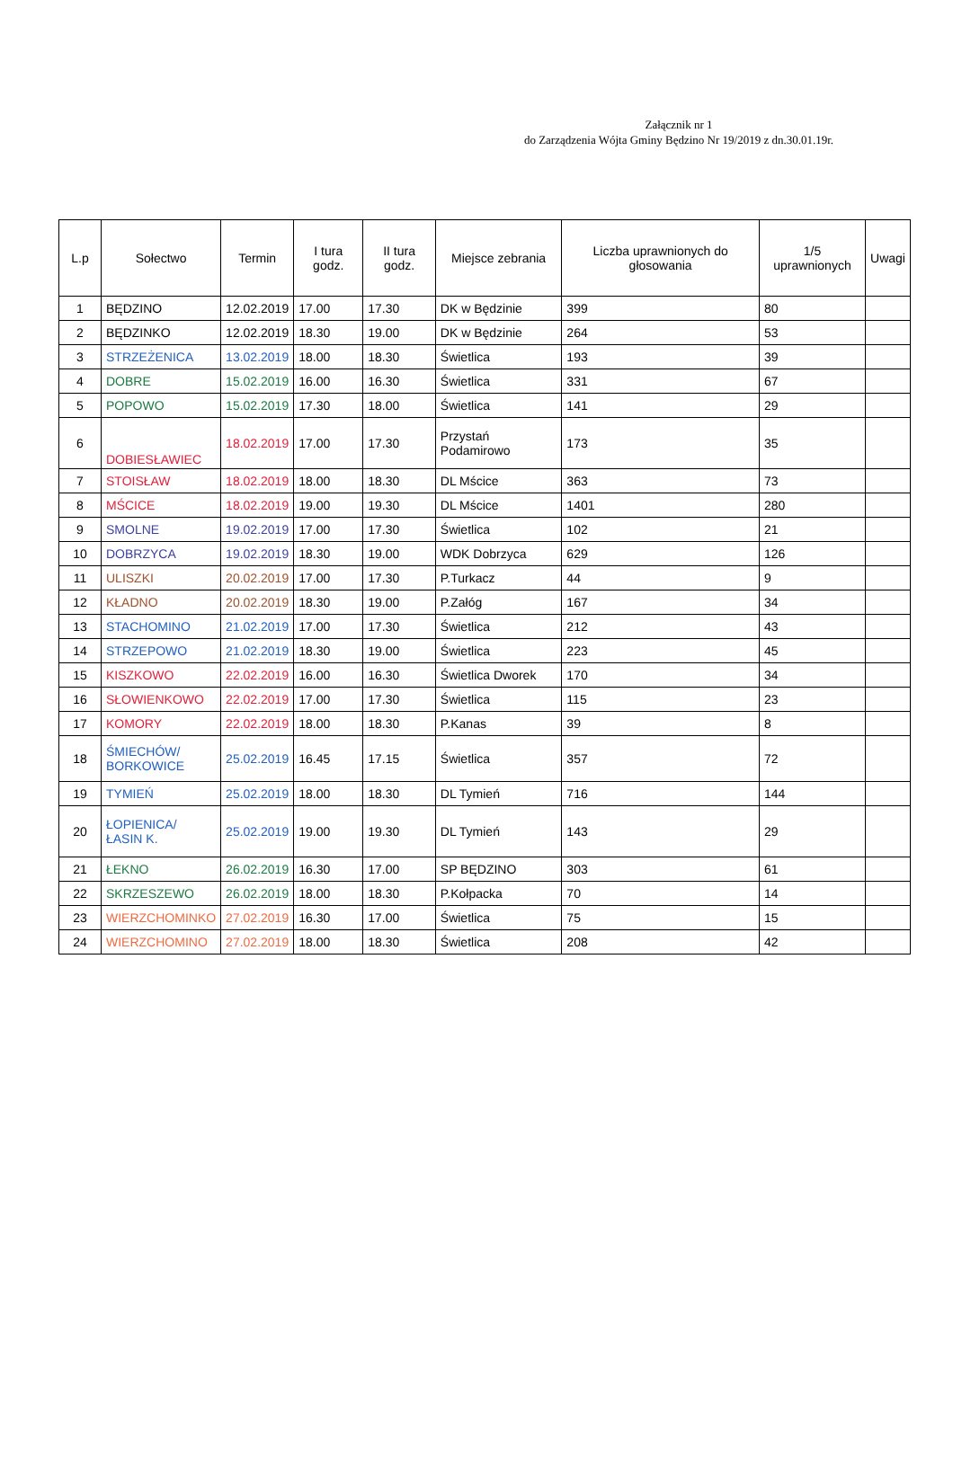Załącznik nr 1
do Zarządzenia Wójta Gminy Będzino Nr 19/2019 z dn.30.01.19r.
| L.p | Sołectwo | Termin | I tura godz. | II tura godz. | Miejsce zebrania | Liczba uprawnionych do głosowania | 1/5 uprawnionych | Uwagi |
| --- | --- | --- | --- | --- | --- | --- | --- | --- |
| 1 | BĘDZINO | 12.02.2019 | 17.00 | 17.30 | DK w Będzinie | 399 | 80 | |
| 2 | BĘDZINKO | 12.02.2019 | 18.30 | 19.00 | DK w Będzinie | 264 | 53 | |
| 3 | STRZEŻENICA | 13.02.2019 | 18.00 | 18.30 | Świetlica | 193 | 39 | |
| 4 | DOBRE | 15.02.2019 | 16.00 | 16.30 | Świetlica | 331 | 67 | |
| 5 | POPOWO | 15.02.2019 | 17.30 | 18.00 | Świetlica | 141 | 29 | |
| 6 | DOBIESŁAWIEC | 18.02.2019 | 17.00 | 17.30 | Przystań Podamirowo | 173 | 35 | |
| 7 | STOISŁAW | 18.02.2019 | 18.00 | 18.30 | DL Mścice | 363 | 73 | |
| 8 | MŚCICE | 18.02.2019 | 19.00 | 19.30 | DL Mścice | 1401 | 280 | |
| 9 | SMOLNE | 19.02.2019 | 17.00 | 17.30 | Świetlica | 102 | 21 | |
| 10 | DOBRZYCA | 19.02.2019 | 18.30 | 19.00 | WDK Dobrzyca | 629 | 126 | |
| 11 | ULISZKI | 20.02.2019 | 17.00 | 17.30 | P.Turkacz | 44 | 9 | |
| 12 | KŁADNO | 20.02.2019 | 18.30 | 19.00 | P.Załóg | 167 | 34 | |
| 13 | STACHOMINO | 21.02.2019 | 17.00 | 17.30 | Świetlica | 212 | 43 | |
| 14 | STRZEPOWO | 21.02.2019 | 18.30 | 19.00 | Świetlica | 223 | 45 | |
| 15 | KISZKOWO | 22.02.2019 | 16.00 | 16.30 | Świetlica Dworek | 170 | 34 | |
| 16 | SŁOWIENKOWO | 22.02.2019 | 17.00 | 17.30 | Świetlica | 115 | 23 | |
| 17 | KOMORY | 22.02.2019 | 18.00 | 18.30 | P.Kanas | 39 | 8 | |
| 18 | ŚMIECHÓW/ BORKOWICE | 25.02.2019 | 16.45 | 17.15 | Świetlica | 357 | 72 | |
| 19 | TYMIEŃ | 25.02.2019 | 18.00 | 18.30 | DL Tymień | 716 | 144 | |
| 20 | ŁOPIENICA/ ŁASIN K. | 25.02.2019 | 19.00 | 19.30 | DL Tymień | 143 | 29 | |
| 21 | ŁEKNO | 26.02.2019 | 16.30 | 17.00 | SP BĘDZINO | 303 | 61 | |
| 22 | SKRZESZEWO | 26.02.2019 | 18.00 | 18.30 | P.Kołpacka | 70 | 14 | |
| 23 | WIERZCHOMINKO | 27.02.2019 | 16.30 | 17.00 | Świetlica | 75 | 15 | |
| 24 | WIERZCHOMINO | 27.02.2019 | 18.00 | 18.30 | Świetlica | 208 | 42 | |